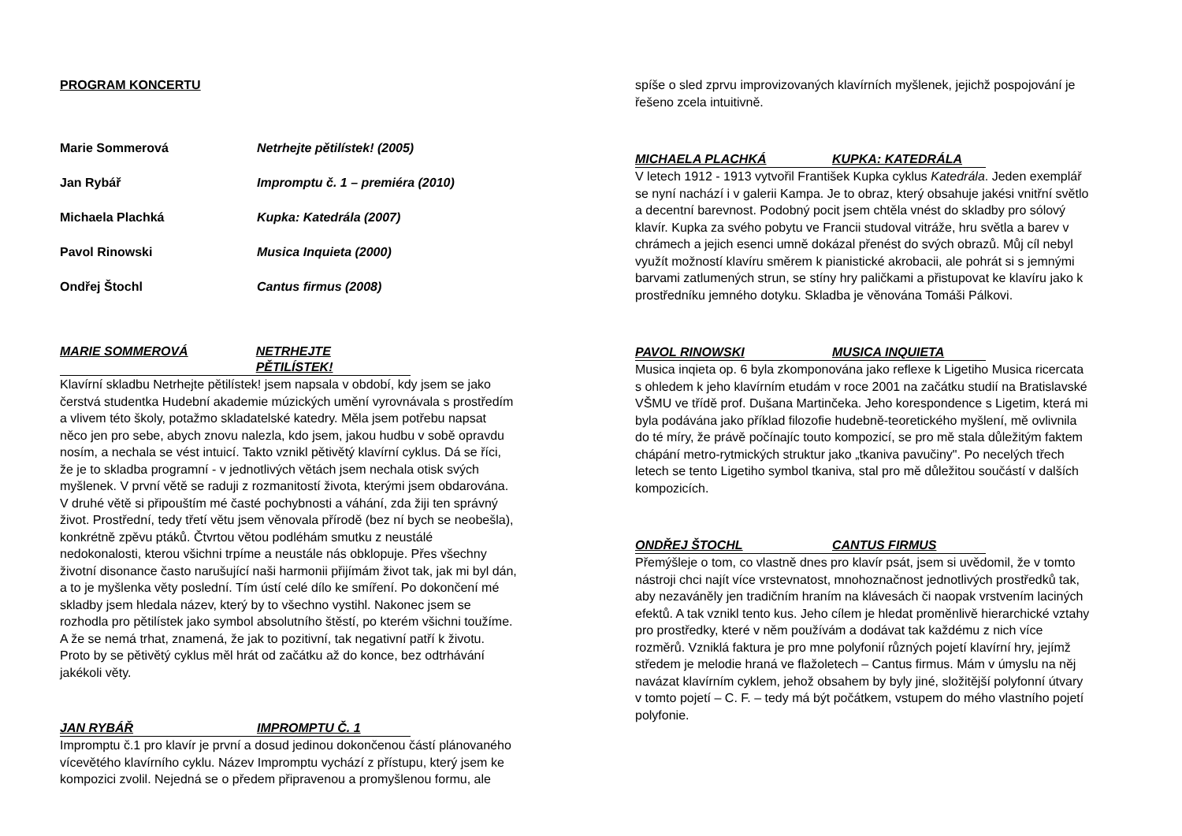PROGRAM KONCERTU
Marie Sommerová Netrhejte pětilístek! (2005)
Jan Rybář Impromptu č. 1 – premiéra (2010)
Michaela Plachká Kupka: Katedrála (2007)
Pavol Rinowski Musica Inquieta (2000)
Ondřej Štochl Cantus firmus (2008)
MARIE SOMMEROVÁ NETRHEJTE PĚTILÍSTEK!
Klavírní skladbu Netrhejte pětilístek! jsem napsala v období, kdy jsem se jako čerstvá studentka Hudební akademie múzických umění vyrovnávala s prostředím a vlivem této školy, potažmo skladatelské katedry. Měla jsem potřebu napsat něco jen pro sebe, abych znovu nalezla, kdo jsem, jakou hudbu v sobě opravdu nosím, a nechala se vést intuicí. Takto vznikl pětivětý klavírní cyklus. Dá se říci, že je to skladba programní - v jednotlivých větách jsem nechala otisk svých myšlenek. V první větě se raduji z rozmanitostí života, kterými jsem obdarována. V druhé větě si připouštím mé časté pochybnosti a váhání, zda žiji ten správný život. Prostřední, tedy třetí větu jsem věnovala přírodě (bez ní bych se neobešla), konkrétně zpěvu ptáků. Čtvrtou větou podléhám smutku z neustálé nedokonalosti, kterou všichni trpíme a neustále nás obklopuje. Přes všechny životní disonance často narušující naši harmonii přijímám život tak, jak mi byl dán, a to je myšlenka věty poslední. Tím ústí celé dílo ke smíření. Po dokončení mé skladby jsem hledala název, který by to všechno vystihl. Nakonec jsem se rozhodla pro pětilístek jako symbol absolutního štěstí, po kterém všichni toužíme. A že se nemá trhat, znamená, že jak to pozitivní, tak negativní patří k životu. Proto by se pětivětý cyklus měl hrát od začátku až do konce, bez odtrhávání jakékoli věty.
JAN RYBÁŘ IMPROMPTU Č. 1
Impromptu č.1 pro klavír je první a dosud jedinou dokončenou částí plánovaného vícevětého klavírního cyklu. Název Impromptu vychází z přístupu, který jsem ke kompozici zvolil. Nejedná se o předem připravenou a promyšlenou formu, ale
spíše o sled zprvu improvizovaných klavírních myšlenek, jejichž pospojování je řešeno zcela intuitivně.
MICHAELA PLACHKÁ KUPKA: KATEDRÁLA
V letech 1912 - 1913 vytvořil František Kupka cyklus Katedrála. Jeden exemplář se nyní nachází i v galerii Kampa. Je to obraz, který obsahuje jakési vnitřní světlo a decentní barevnost. Podobný pocit jsem chtěla vnést do skladby pro sólový klavír. Kupka za svého pobytu ve Francii studoval vitráže, hru světla a barev v chrámech a jejich esenci umně dokázal přenést do svých obrazů. Můj cíl nebyl využít možností klavíru směrem k pianistické akrobacii, ale pohrát si s jemnými barvami zatlumených strun, se stíny hry paličkami a přistupovat ke klavíru jako k prostředníku jemného dotyku. Skladba je věnována Tomáši Pálkovi.
PAVOL RINOWSKI MUSICA INQUIETA
Musica inqieta op. 6 byla zkomponována jako reflexe k Ligetiho Musica ricercata s ohledem k jeho klavírním etudám v roce 2001 na začátku studií na Bratislavské VŠMU ve třídě prof. Dušana Martinčeka. Jeho korespondence s Ligetim, která mi byla podávána jako příklad filozofie hudebně-teoretického myšlení, mě ovlivnila do té míry, že právě počínajíc touto kompozicí, se pro mě stala důležitým faktem chápání metro-rytmických struktur jako „tkaniva pavučiny". Po necelých třech letech se tento Ligetiho symbol tkaniva, stal pro mě důležitou součástí v dalších kompozicích.
ONDŘEJ ŠTOCHL CANTUS FIRMUS
Přemýšleje o tom, co vlastně dnes pro klavír psát, jsem si uvědomil, že v tomto nástroji chci najít více vrstevnatost, mnohoznačnost jednotlivých prostředků tak, aby nezaváněly jen tradičním hraním na klávesách či naopak vrstvením laciných efektů. A tak vznikl tento kus. Jeho cílem je hledat proměnlivě hierarchické vztahy pro prostředky, které v něm používám a dodávat tak každému z nich více rozměrů. Vzniklá faktura je pro mne polyfonií různých pojetí klavírní hry, jejímž středem je melodie hraná ve flažoletech – Cantus firmus. Mám v úmyslu na něj navázat klavírním cyklem, jehož obsahem by byly jiné, složitější polyfonní útvary v tomto pojetí – C. F. – tedy má být počátkem, vstupem do mého vlastního pojetí polyfonie.